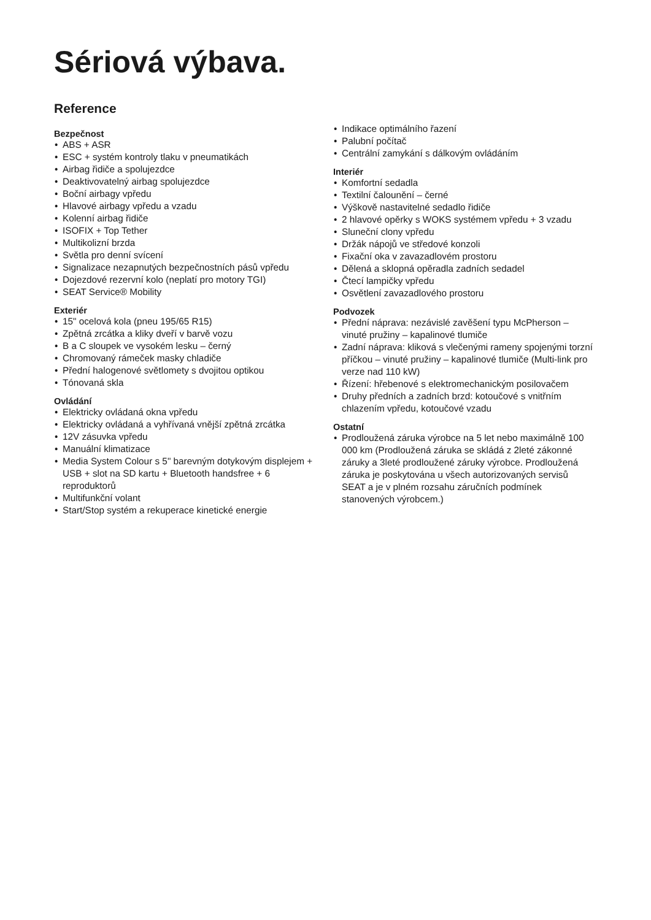Sériová výbava.
Reference
Bezpečnost
• ABS + ASR
• ESC + systém kontroly tlaku v pneumatikách
• Airbag řidiče a spolujezdce
• Deaktivovatelný airbag spolujezdce
• Boční airbagy vpředu
• Hlavové airbagy vpředu a vzadu
• Kolenní airbag řidiče
• ISOFIX + Top Tether
• Multikolizní brzda
• Světla pro denní svícení
• Signalizace nezapnutých bezpečnostních pásů vpředu
• Dojezdové rezervní kolo (neplatí pro motory TGI)
• SEAT Service® Mobility
Exteriér
• 15" ocelová kola (pneu 195/65 R15)
• Zpětná zrcátka a kliky dveří v barvě vozu
• B a C sloupek ve vysokém lesku – černý
• Chromovaný rámeček masky chladiče
• Přední halogenové světlomety s dvojitou optikou
• Tónovaná skla
Ovládání
• Elektricky ovládaná okna vpředu
• Elektricky ovládaná a vyhřívaná vnější zpětná zrcátka
• 12V zásuvka vpředu
• Manuální klimatizace
• Media System Colour s 5" barevným dotykovým displejem + USB + slot na SD kartu + Bluetooth handsfree + 6 reproduktorů
• Multifunkční volant
• Start/Stop systém a rekuperace kinetické energie
• Indikace optimálního řazení
• Palubní počítač
• Centrální zamykání s dálkovým ovládáním
Interiér
• Komfortní sedadla
• Textilní čalounění – černé
• Výškově nastavitelné sedadlo řidiče
• 2 hlavové opěrky s WOKS systémem vpředu + 3 vzadu
• Sluneční clony vpředu
• Držák nápojů ve středové konzoli
• Fixační oka v zavazadlovém prostoru
• Dělená a sklopná opěradla zadních sedadel
• Čtecí lampičky vpředu
• Osvětlení zavazadlového prostoru
Podvozek
• Přední náprava: nezávislé zavěšení typu McPherson – vinuté pružiny – kapalinové tlumiče
• Zadní náprava: kliková s vlečenými rameny spojenými torzní příčkou – vinuté pružiny – kapalinové tlumiče (Multi-link pro verze nad 110 kW)
• Řízení: hřebenové s elektromechanickým posilovačem
• Druhy předních a zadních brzd: kotoučové s vnitřním chlazením vpředu, kotoučové vzadu
Ostatní
• Prodloužená záruka výrobce na 5 let nebo maximálně 100 000 km (Prodloužená záruka se skládá z 2leté zákonné záruky a 3leté prodloužené záruky výrobce. Prodloužená záruka je poskytována u všech autorizovaných servisů SEAT a je v plném rozsahu záručních podmínek stanovených výrobcem.)